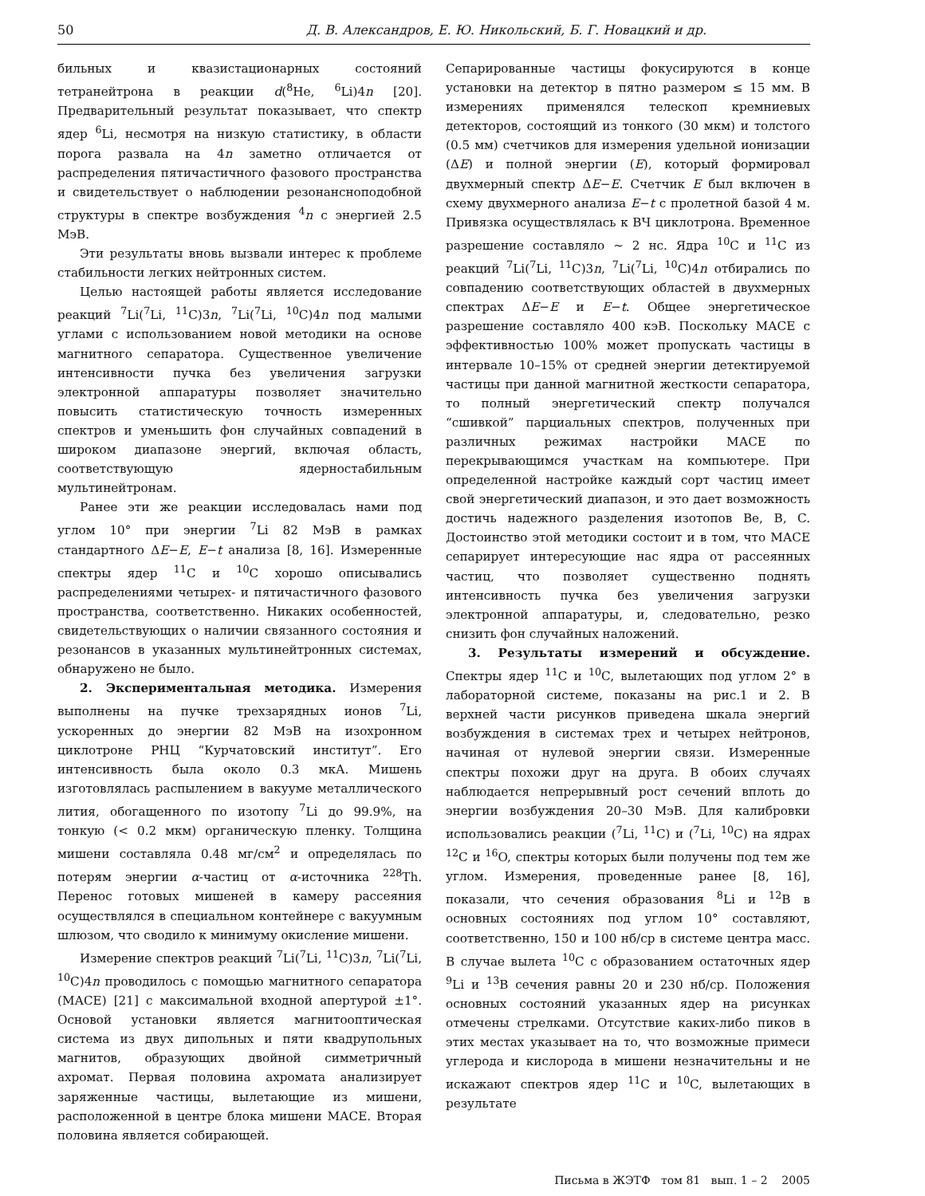50 Д. В. Александров, Е. Ю. Никольский, Б. Г. Новацкий и др.
бильных и квазистационарных состояний тетранейтрона в реакции d(<sup>8</sup>He, <sup>6</sup>Li)4n [20]. Предварительный результат показывает, что спектр ядер <sup>6</sup>Li, несмотря на низкую статистику, в области порога развала на 4n заметно отличается от распределения пятичастичного фазового пространства и свидетельствует о наблюдении резонансноподобной структуры в спектре возбуждения <sup>4</sup>n с энергией 2.5 МэВ.
Эти результаты вновь вызвали интерес к проблеме стабильности легких нейтронных систем.
Целью настоящей работы является исследование реакций <sup>7</sup>Li(<sup>7</sup>Li, <sup>11</sup>C)3n, <sup>7</sup>Li(<sup>7</sup>Li, <sup>10</sup>C)4n под малыми углами с использованием новой методики на основе магнитного сепаратора. Существенное увеличение интенсивности пучка без увеличения загрузки электронной аппаратуры позволяет значительно повысить статистическую точность измеренных спектров и уменьшить фон случайных совпадений в широком диапазоне энергий, включая область, соответствующую ядерностабильным мультинейтронам.
Ранее эти же реакции исследовалась нами под углом 10° при энергии <sup>7</sup>Li 82 МэВ в рамках стандартного ΔE−E, E−t анализа [8, 16]. Измеренные спектры ядер <sup>11</sup>C и <sup>10</sup>C хорошо описывались распределениями четырех- и пятичастичного фазового пространства, соответственно. Никаких особенностей, свидетельствующих о наличии связанного состояния и резонансов в указанных мультинейтронных системах, обнаружено не было.
2. Экспериментальная методика. Измерения выполнены на пучке трехзарядных ионов <sup>7</sup>Li, ускоренных до энергии 82 МэВ на изохронном циклотроне РНЦ “Курчатовский институт”. Его интенсивность была около 0.3 мкА. Мишень изготовлялась распылением в вакууме металлического лития, обогащенного по изотопу <sup>7</sup>Li до 99.9%, на тонкую (< 0.2 мкм) органическую пленку. Толщина мишени составляла 0.48 мг/см<sup>2</sup> и определялась по потерям энергии α-частиц от α-источника <sup>228</sup>Th. Перенос готовых мишеней в камеру рассеяния осуществлялся в специальном контейнере с вакуумным шлюзом, что сводило к минимуму окисление мишени.
Измерение спектров реакций <sup>7</sup>Li(<sup>7</sup>Li, <sup>11</sup>C)3n, <sup>7</sup>Li(<sup>7</sup>Li, <sup>10</sup>C)4n проводилось с помощью магнитного сепаратора (МАСЕ) [21] с максимальной входной апертурой ±1°. Основой установки является магнитооптическая система из двух дипольных и пяти квадрупольных магнитов, образующих двойной симметричный ахромат. Первая половина ахромата анализирует заряженные частицы, вылетающие из мишени, расположенной в центре блока мишени МАСЕ. Вторая половина является собирающей.
Сепарированные частицы фокусируются в конце установки на детектор в пятно размером ≤ 15 мм. В измерениях применялся телескоп кремниевых детекторов, состоящий из тонкого (30 мкм) и толстого (0.5 мм) счетчиков для измерения удельной ионизации (ΔE) и полной энергии (E), который формировал двухмерный спектр ΔE−E. Счетчик E был включен в схему двухмерного анализа E−t с пролетной базой 4 м. Привязка осуществлялась к ВЧ циклотрона. Временное разрешение составляло ∼ 2 нс. Ядра <sup>10</sup>C и <sup>11</sup>C из реакций <sup>7</sup>Li(<sup>7</sup>Li, <sup>11</sup>C)3n, <sup>7</sup>Li(<sup>7</sup>Li, <sup>10</sup>C)4n отбирались по совпадению соответствующих областей в двухмерных спектрах ΔE−E и E−t. Общее энергетическое разрешение составляло 400 кэВ. Поскольку МАСЕ с эффективностью 100% может пропускать частицы в интервале 10–15% от средней энергии детектируемой частицы при данной магнитной жесткости сепаратора, то полный энергетический спектр получался “сшивкой” парциальных спектров, полученных при различных режимах настройки МАСЕ по перекрывающимся участкам на компьютере. При определенной настройке каждый сорт частиц имеет свой энергетический диапазон, и это дает возможность достичь надежного разделения изотопов Be, B, C. Достоинство этой методики состоит и в том, что МАСЕ сепарирует интересующие нас ядра от рассеянных частиц, что позволяет существенно поднять интенсивность пучка без увеличения загрузки электронной аппаратуры, и, следовательно, резко снизить фон случайных наложений.
3. Результаты измерений и обсуждение. Спектры ядер <sup>11</sup>C и <sup>10</sup>C, вылетающих под углом 2° в лабораторной системе, показаны на рис.1 и 2. В верхней части рисунков приведена шкала энергий возбуждения в системах трех и четырех нейтронов, начиная от нулевой энергии связи. Измеренные спектры похожи друг на друга. В обоих случаях наблюдается непрерывный рост сечений вплоть до энергии возбуждения 20–30 МэВ. Для калибровки использовались реакции (<sup>7</sup>Li, <sup>11</sup>C) и (<sup>7</sup>Li, <sup>10</sup>C) на ядрах <sup>12</sup>C и <sup>16</sup>O, спектры которых были получены под тем же углом. Измерения, проведенные ранее [8, 16], показали, что сечения образования <sup>8</sup>Li и <sup>12</sup>B в основных состояниях под углом 10° составляют, соответственно, 150 и 100 нб/ср в системе центра масс. В случае вылета <sup>10</sup>C с образованием остаточных ядер <sup>9</sup>Li и <sup>13</sup>B сечения равны 20 и 230 нб/ср. Положения основных состояний указанных ядер на рисунках отмечены стрелками. Отсутствие каких-либо пиков в этих местах указывает на то, что возможные примеси углерода и кислорода в мишени незначительны и не искажают спектров ядер <sup>11</sup>C и <sup>10</sup>C, вылетающих в результате
Письма в ЖЭТФ том 81 вып. 1 – 2 2005